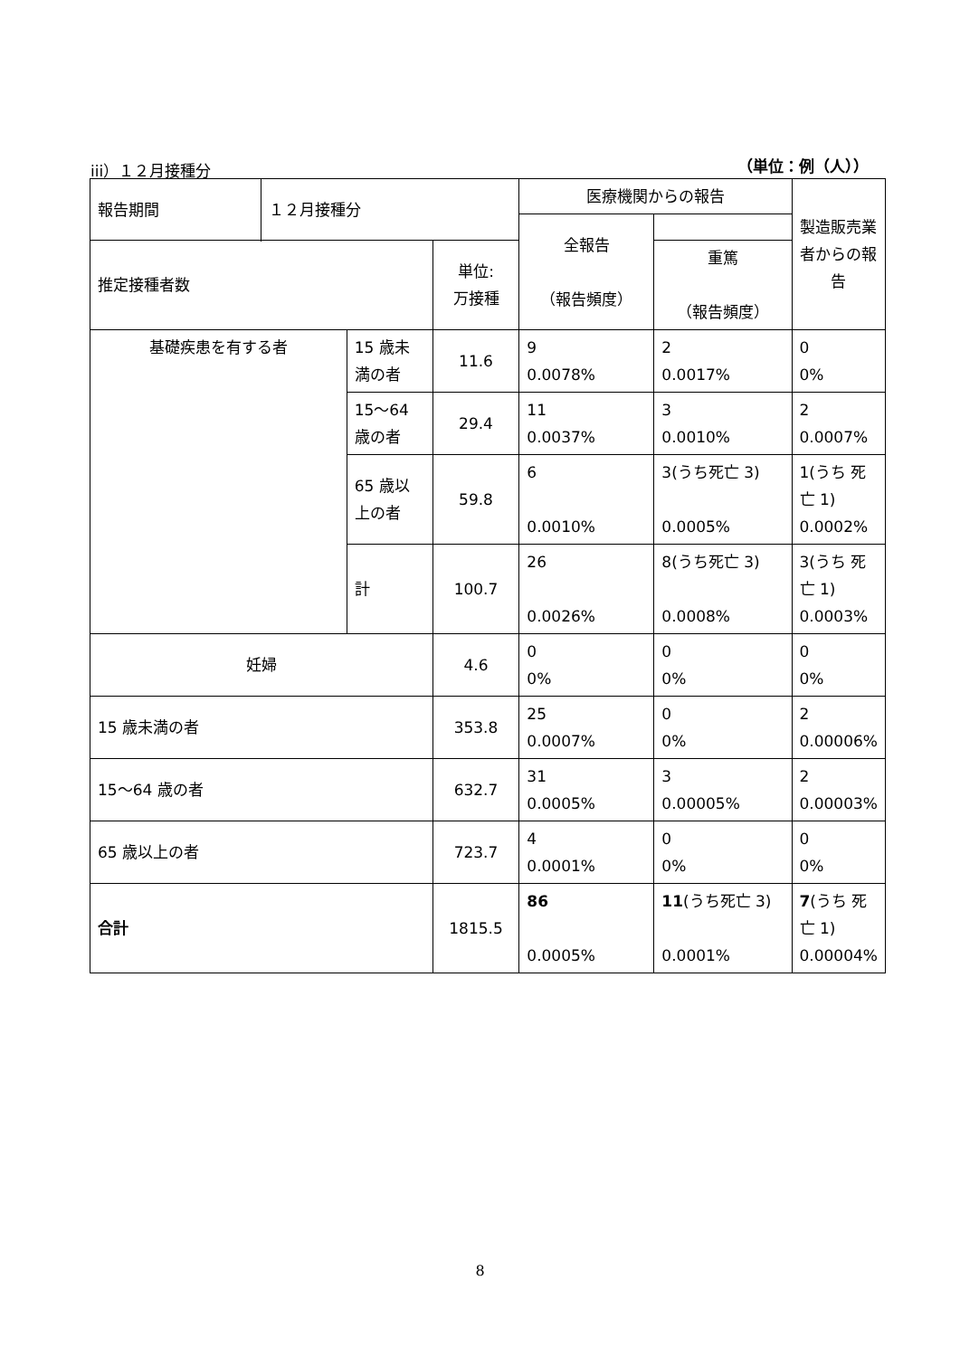iii）１２月接種分 （単位：例（人））
| 報告期間 | １２月接種分 | | | 医療機関からの報告 | | 製造販売業者からの報告 |
| | | | | 全報告 （報告頻度） | | |
| | | | | | 重篤 （報告頻度） | |
| 推定接種者数 | | | 単位: 万接種 | | | |
| 基礎疾患を有する者 | | 15 歳未満の者 | 11.6 | 9 0.0078% | 2 0.0017% | 0 0% |
| | | 15～64 歳の者 | 29.4 | 11 0.0037% | 3 0.0010% | 2 0.0007% |
| | | 65 歳以上の者 | 59.8 | 6 0.0010% | 3(うち死亡 3) 0.0005% | 1(うち 死亡 1) 0.0002% |
| | | 計 | 100.7 | 26 0.0026% | 8(うち死亡 3) 0.0008% | 3(うち 死亡 1) 0.0003% |
| 妊婦 | | | 4.6 | 0 0% | 0 0% | 0 0% |
| 15 歳未満の者 | | | 353.8 | 25 0.0007% | 0 0% | 2 0.00006% |
| 15～64 歳の者 | | | 632.7 | 31 0.0005% | 3 0.00005% | 2 0.00003% |
| 65 歳以上の者 | | | 723.7 | 4 0.0001% | 0 0% | 0 0% |
| 合計 | | | 1815.5 | 86 0.0005% | 11 (うち死亡 3) 0.0001% | 7 (うち 死亡 1) 0.00004% |
8